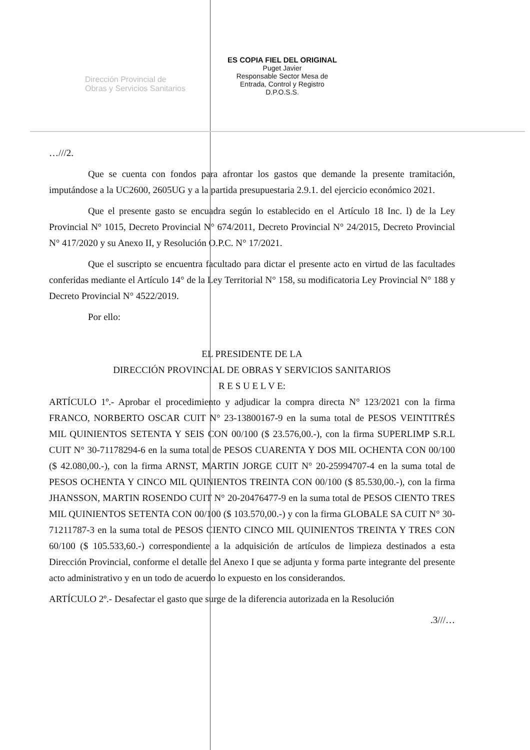Dirección Provincial de
Obras y Servicios Sanitarios
ES COPIA FIEL DEL ORIGINAL
Puget Javier
Responsable Sector Mesa de
Entrada, Control y Registro
D.P.O.S.S.
…///2.
Que se cuenta con fondos para afrontar los gastos que demande la presente tramitación, imputándose a la UC2600, 2605UG y a la partida presupuestaria 2.9.1. del ejercicio económico 2021.
Que el presente gasto se encuadra según lo establecido en el Artículo 18 Inc. l) de la Ley Provincial N° 1015, Decreto Provincial N° 674/2011, Decreto Provincial N° 24/2015, Decreto Provincial N° 417/2020 y su Anexo II, y Resolución O.P.C. N° 17/2021.
Que el suscripto se encuentra facultado para dictar el presente acto en virtud de las facultades conferidas mediante el Artículo 14° de la Ley Territorial N° 158, su modificatoria Ley Provincial N° 188 y Decreto Provincial N° 4522/2019.
Por ello:
EL PRESIDENTE DE LA
DIRECCIÓN PROVINCIAL DE OBRAS Y SERVICIOS SANITARIOS
R E S U E L V E:
ARTÍCULO 1º.- Aprobar el procedimiento y adjudicar la compra directa N° 123/2021 con la firma FRANCO, NORBERTO OSCAR CUIT N° 23-13800167-9 en la suma total de PESOS VEINTITRÉS MIL QUINIENTOS SETENTA Y SEIS CON 00/100 ($ 23.576,00.-), con la firma SUPERLIMP S.R.L CUIT N° 30-71178294-6 en la suma total de PESOS CUARENTA Y DOS MIL OCHENTA CON 00/100 ($ 42.080,00.-), con la firma ARNST, MARTIN JORGE CUIT N° 20-25994707-4 en la suma total de PESOS OCHENTA Y CINCO MIL QUINIENTOS TREINTA CON 00/100 ($ 85.530,00.-), con la firma JHANSSON, MARTIN ROSENDO CUIT N° 20-20476477-9 en la suma total de PESOS CIENTO TRES MIL QUINIENTOS SETENTA CON 00/100 ($ 103.570,00.-) y con la firma GLOBALE SA CUIT N° 30-71211787-3 en la suma total de PESOS CIENTO CINCO MIL QUINIENTOS TREINTA Y TRES CON 60/100 ($ 105.533,60.-) correspondiente a la adquisición de artículos de limpieza destinados a esta Dirección Provincial, conforme el detalle del Anexo I que se adjunta y forma parte integrante del presente acto administrativo y en un todo de acuerdo lo expuesto en los considerandos.
ARTÍCULO 2º.- Desafectar el gasto que surge de la diferencia autorizada en la Resolución
.3///…